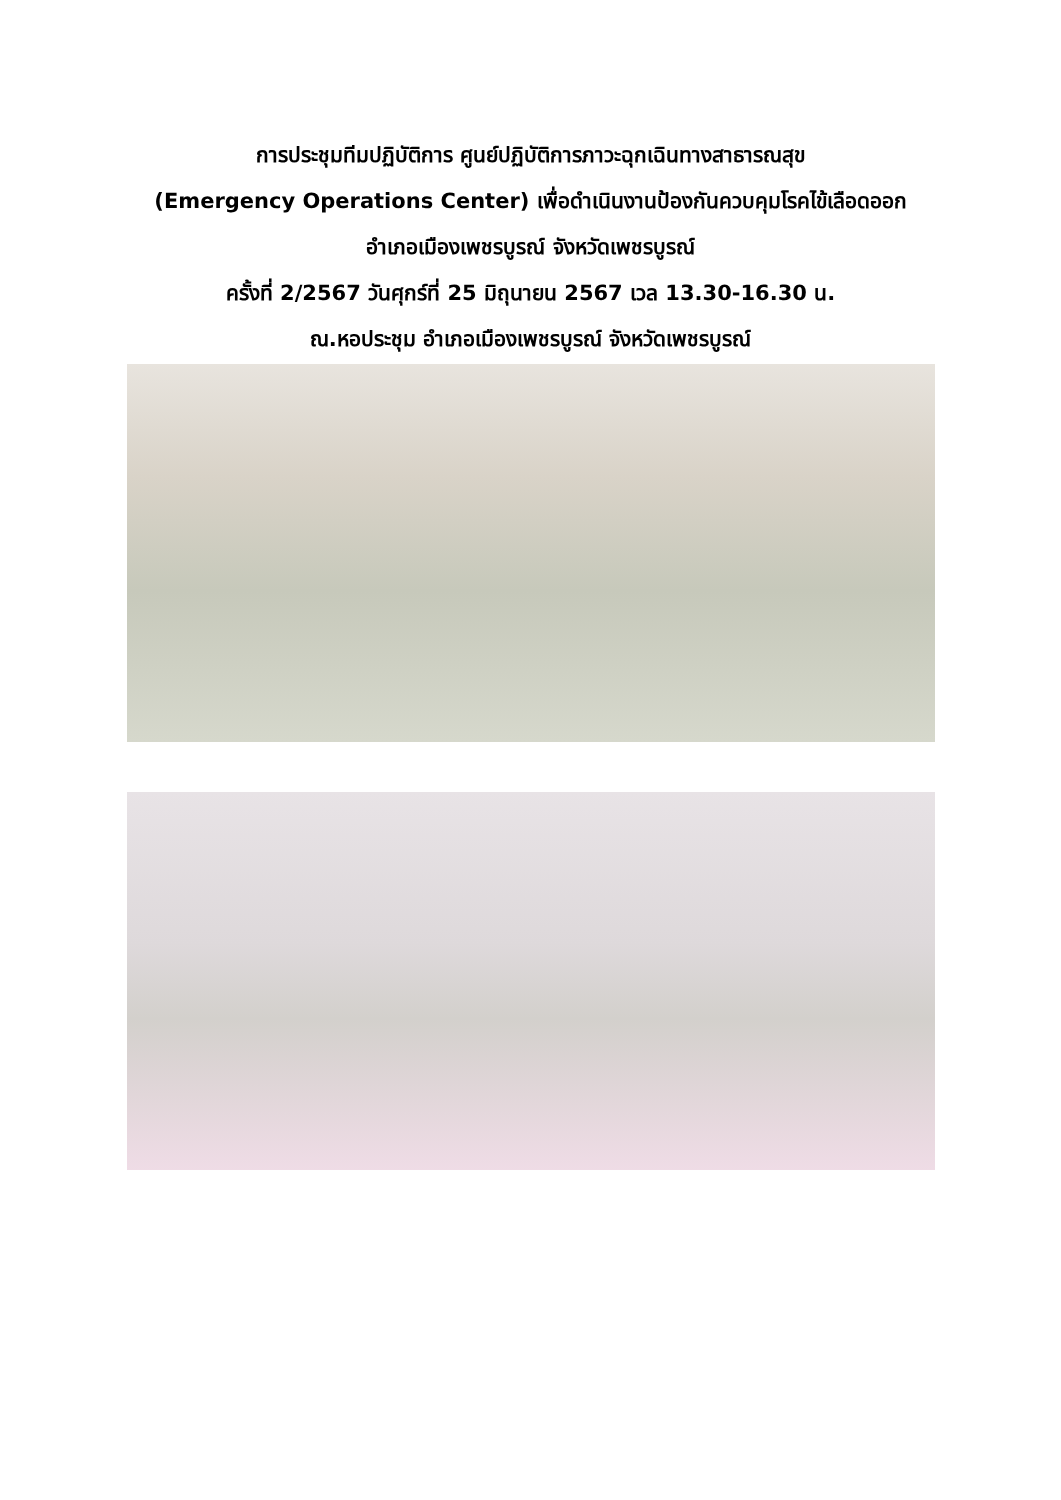การประชุมทีมปฏิบัติการ ศูนย์ปฏิบัติการภาวะฉุกเฉินทางสาธารณสุข
(Emergency Operations Center) เพื่อดำเนินงานป้องกันควบคุมโรคไข้เลือดออก
อำเภอเมืองเพชรบูรณ์ จังหวัดเพชรบูรณ์
ครั้งที่ 2/2567 วันศุกร์ที่ 25 มิถุนายน 2567 เวล 13.30-16.30 น.
ณ.หอประชุม อำเภอเมืองเพชรบูรณ์ จังหวัดเพชรบูรณ์